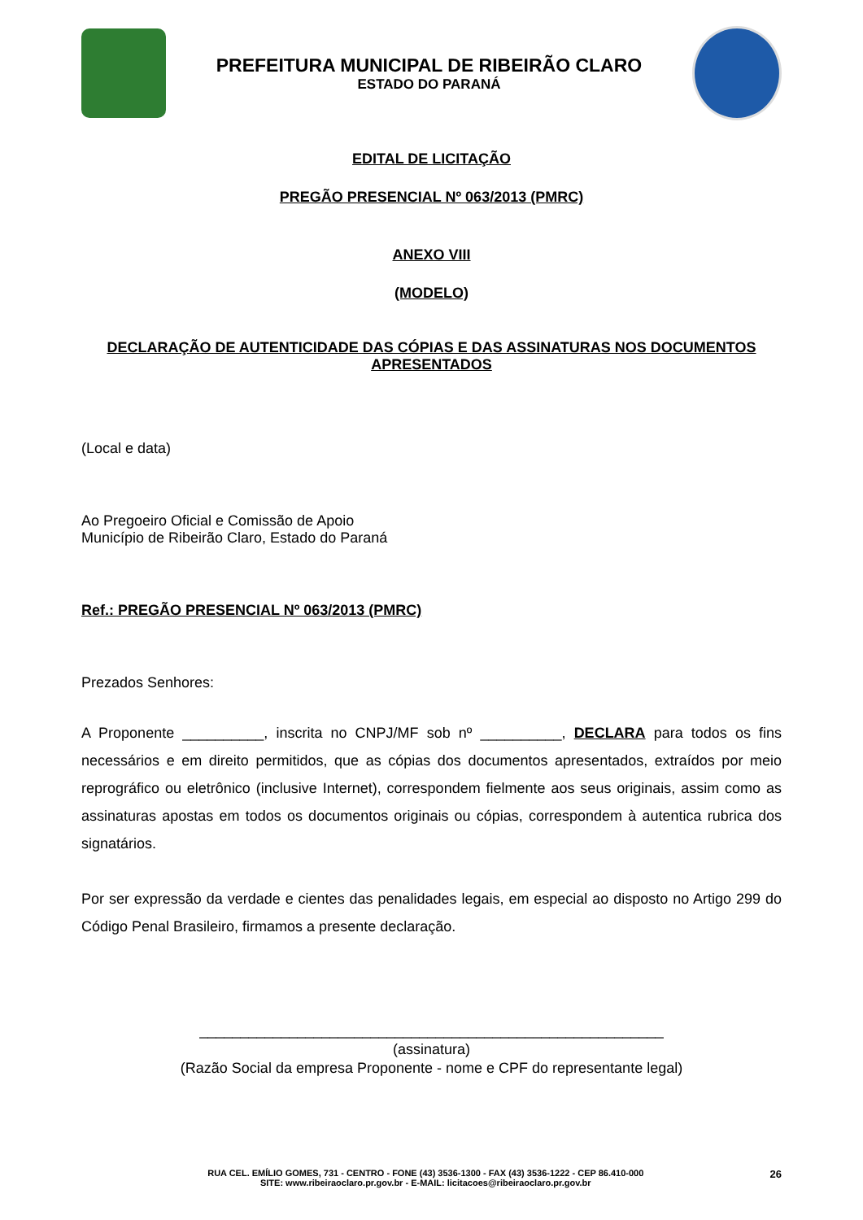PREFEITURA MUNICIPAL DE RIBEIRÃO CLARO
ESTADO DO PARANÁ
EDITAL DE LICITAÇÃO
PREGÃO PRESENCIAL Nº 063/2013 (PMRC)
ANEXO VIII
(MODELO)
DECLARAÇÃO DE AUTENTICIDADE DAS CÓPIAS E DAS ASSINATURAS NOS DOCUMENTOS APRESENTADOS
(Local e data)
Ao Pregoeiro Oficial e Comissão de Apoio
Município de Ribeirão Claro, Estado do Paraná
Ref.: PREGÃO PRESENCIAL Nº 063/2013 (PMRC)
Prezados Senhores:
A Proponente __________, inscrita no CNPJ/MF sob nº __________, DECLARA para todos os fins necessários e em direito permitidos, que as cópias dos documentos apresentados, extraídos por meio reprográfico ou eletrônico (inclusive Internet), correspondem fielmente aos seus originais, assim como as assinaturas apostas em todos os documentos originais ou cópias, correspondem à autentica rubrica dos signatários.
Por ser expressão da verdade e cientes das penalidades legais, em especial ao disposto no Artigo 299 do Código Penal Brasileiro, firmamos a presente declaração.
_________________________________________________________
(assinatura)
(Razão Social da empresa Proponente - nome e CPF do representante legal)
RUA CEL. EMÍLIO GOMES, 731 - CENTRO - FONE (43) 3536-1300 - FAX (43) 3536-1222 - CEP 86.410-000 26
SITE: www.ribeiraoclaro.pr.gov.br - E-MAIL: licitacoes@ribeiraoclaro.pr.gov.br